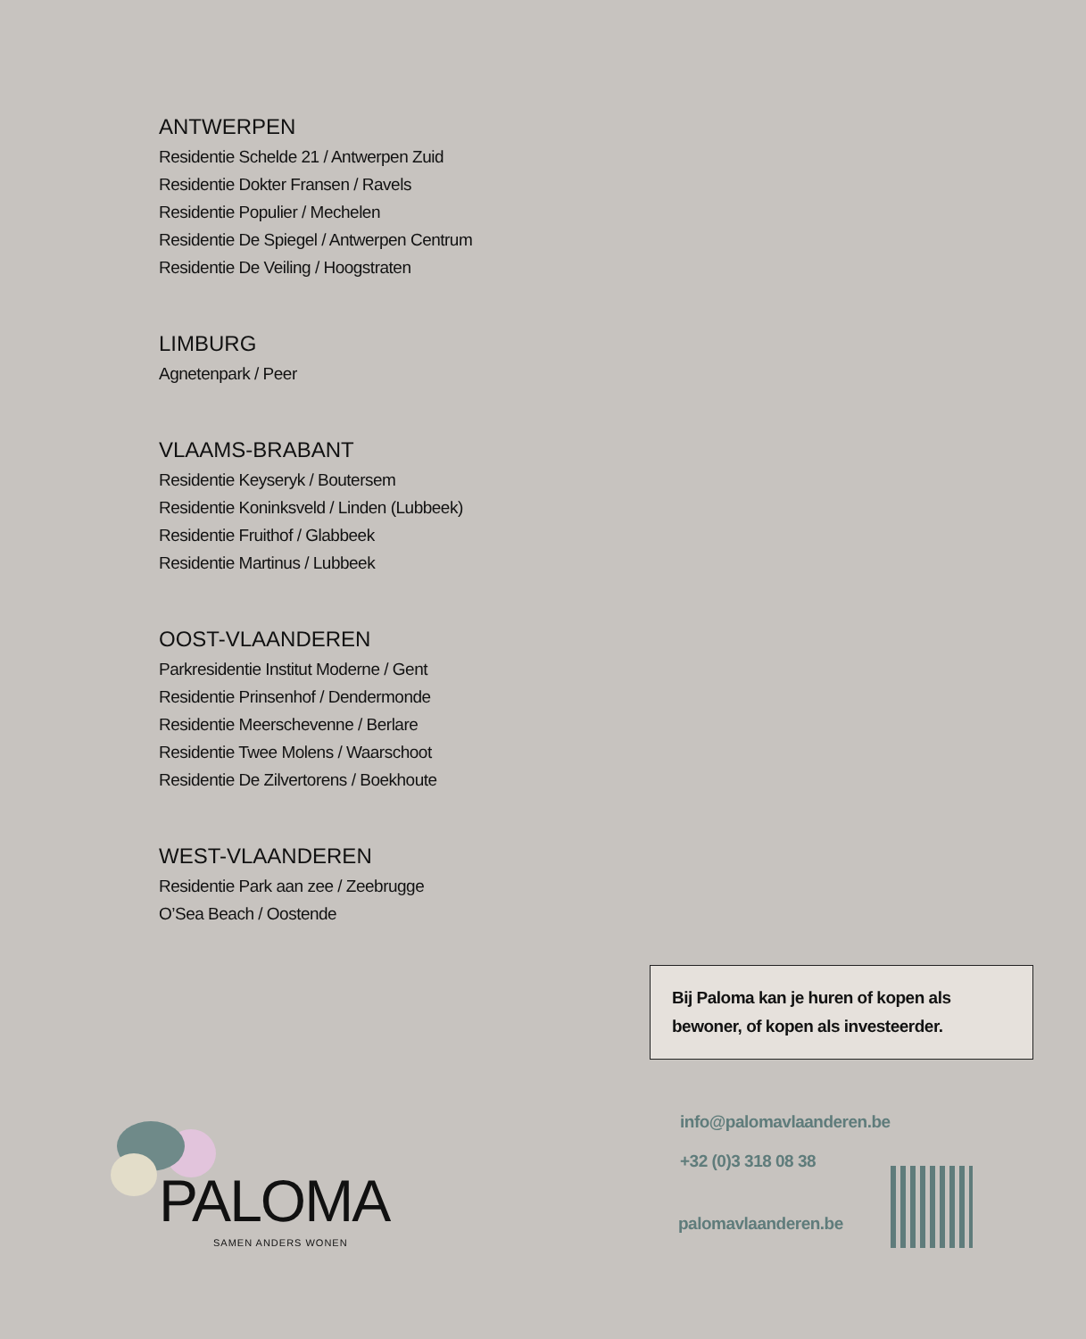ANTWERPEN
Residentie Schelde 21 / Antwerpen Zuid
Residentie Dokter Fransen / Ravels
Residentie Populier / Mechelen
Residentie De Spiegel / Antwerpen Centrum
Residentie De Veiling / Hoogstraten
LIMBURG
Agnetenpark / Peer
VLAAMS-BRABANT
Residentie Keyseryk / Boutersem
Residentie Koninksveld / Linden (Lubbeek)
Residentie Fruithof / Glabbeek
Residentie Martinus / Lubbeek
OOST-VLAANDEREN
Parkresidentie Institut Moderne / Gent
Residentie Prinsenhof / Dendermonde
Residentie Meerschevenne / Berlare
Residentie Twee Molens / Waarschoot
Residentie De Zilvertorens / Boekhoute
WEST-VLAANDEREN
Residentie Park aan zee / Zeebrugge
O’Sea Beach / Oostende
Bij Paloma kan je huren of kopen als bewoner, of kopen als investeerder.
PALOMA
SAMEN ANDERS WONEN
info@palomavlaanderen.be
+32 (0)3 318 08 38
palomavlaanderen.be